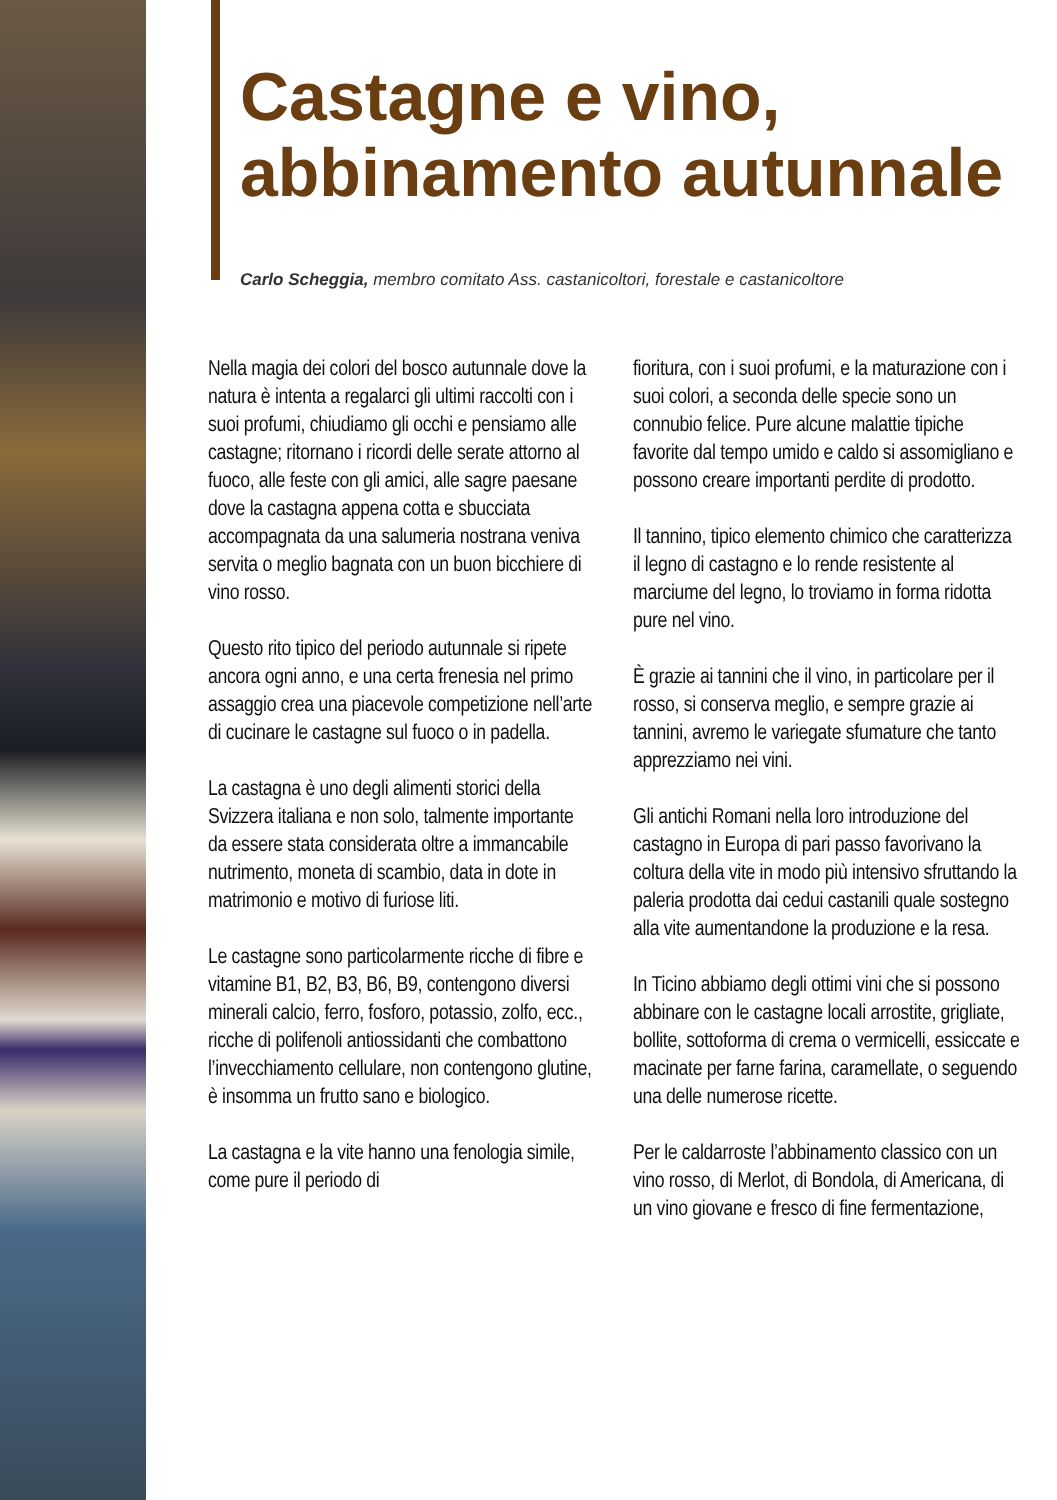Castagne e vino,
abbinamento autunnale
Carlo Scheggia, membro comitato Ass. castanicoltori, forestale e castanicoltore
Nella magia dei colori del bosco autunnale dove la natura è intenta a regalarci gli ultimi raccolti con i suoi profumi, chiudiamo gli occhi e pensiamo alle castagne; ritornano i ricordi delle serate attorno al fuoco, alle feste con gli amici, alle sagre paesane dove la castagna appena cotta e sbucciata accompagnata da una salumeria nostrana veniva servita o meglio bagnata con un buon bicchiere di vino rosso.
Questo rito tipico del periodo autunnale si ripete ancora ogni anno, e una certa frenesia nel primo assaggio crea una piacevole competizione nell’arte di cucinare le castagne sul fuoco o in padella.
La castagna è uno degli alimenti storici della Svizzera italiana e non solo, talmente importante da essere stata considerata oltre a immancabile nutrimento, moneta di scambio, data in dote in matrimonio e motivo di furiose liti.
Le castagne sono particolarmente ricche di fibre e vitamine B1, B2, B3, B6, B9, contengono diversi minerali calcio, ferro, fosforo, potassio, zolfo, ecc., ricche di polifenoli antiossidanti che combattono l’invecchiamento cellulare, non contengono glutine, è insomma un frutto sano e biologico.
La castagna e la vite hanno una fenologia simile, come pure il periodo di
fioritura, con i suoi profumi, e la maturazione con i suoi colori, a seconda delle specie sono un connubio felice. Pure alcune malattie tipiche favorite dal tempo umido e caldo si assomigliano e possono creare importanti perdite di prodotto.
Il tannino, tipico elemento chimico che caratterizza il legno di castagno e lo rende resistente al marciume del legno, lo troviamo in forma ridotta pure nel vino.
È grazie ai tannini che il vino, in particolare per il rosso, si conserva meglio, e sempre grazie ai tannini, avremo le variegate sfumature che tanto apprezziamo nei vini.
Gli antichi Romani nella loro introduzione del castagno in Europa di pari passo favorivano la coltura della vite in modo più intensivo sfruttando la paleria prodotta dai cedui castanili quale sostegno alla vite aumentandone la produzione e la resa.
In Ticino abbiamo degli ottimi vini che si possono abbinare con le castagne locali arrostite, grigliate, bollite, sottoforma di crema o vermicelli, essiccate e macinate per farne farina, caramellate, o seguendo una delle numerose ricette.
Per le caldarroste l’abbinamento classico con un vino rosso, di Merlot, di Bondola, di Americana, di un vino giovane e fresco di fine fermentazione,